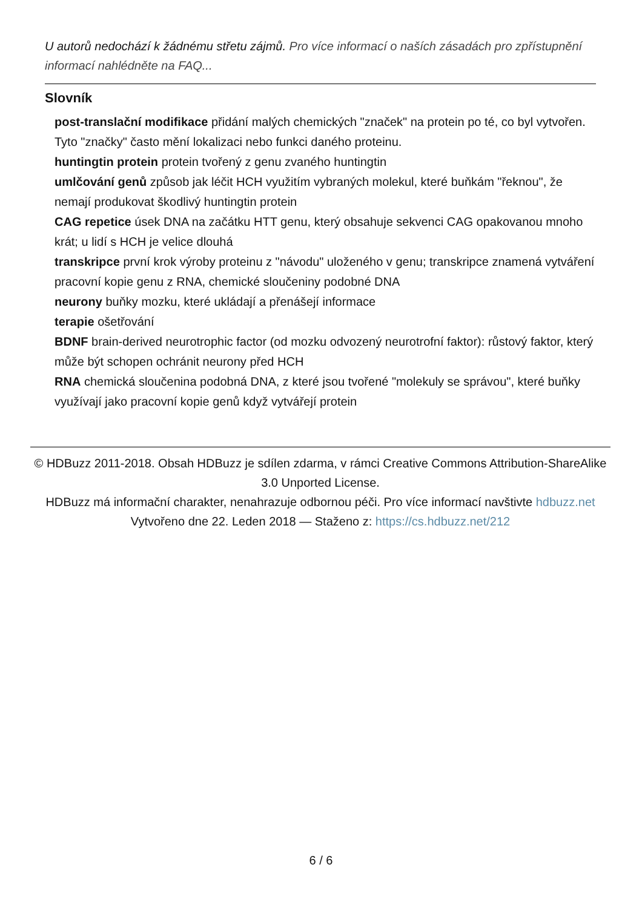U autorů nedochází k žádnému střetu zájmů. Pro více informací o naších zásadách pro zpřístupnění informací nahlédněte na FAQ...
Slovník
post-translační modifikace přidání malých chemických "značek" na protein po té, co byl vytvořen. Tyto "značky" často mění lokalizaci nebo funkci daného proteinu.
huntingtin protein protein tvořený z genu zvaného huntingtin
umlčování genů způsob jak léčit HCH využitím vybraných molekul, které buňkám "řeknou", že nemají produkovat škodlivý huntingtin protein
CAG repetice úsek DNA na začátku HTT genu, který obsahuje sekvenci CAG opakovanou mnoho krát; u lidí s HCH je velice dlouhá
transkripce první krok výroby proteinu z "návodu" uloženého v genu; transkripce znamená vytváření pracovní kopie genu z RNA, chemické sloučeniny podobné DNA
neurony buňky mozku, které ukládají a přenášejí informace
terapie ošetřování
BDNF brain-derived neurotrophic factor (od mozku odvozený neurotrofní faktor): růstový faktor, který může být schopen ochránit neurony před HCH
RNA chemická sloučenina podobná DNA, z které jsou tvořené "molekuly se správou", které buňky využívají jako pracovní kopie genů když vytvářejí protein
© HDBuzz 2011-2018. Obsah HDBuzz je sdílen zdarma, v rámci Creative Commons Attribution-ShareAlike 3.0 Unported License.
HDBuzz má informační charakter, nenahrazuje odbornou péči. Pro více informací navštivte hdbuzz.net
Vytvořeno dne 22. Leden 2018 — Staženo z: https://cs.hdbuzz.net/212
6 / 6